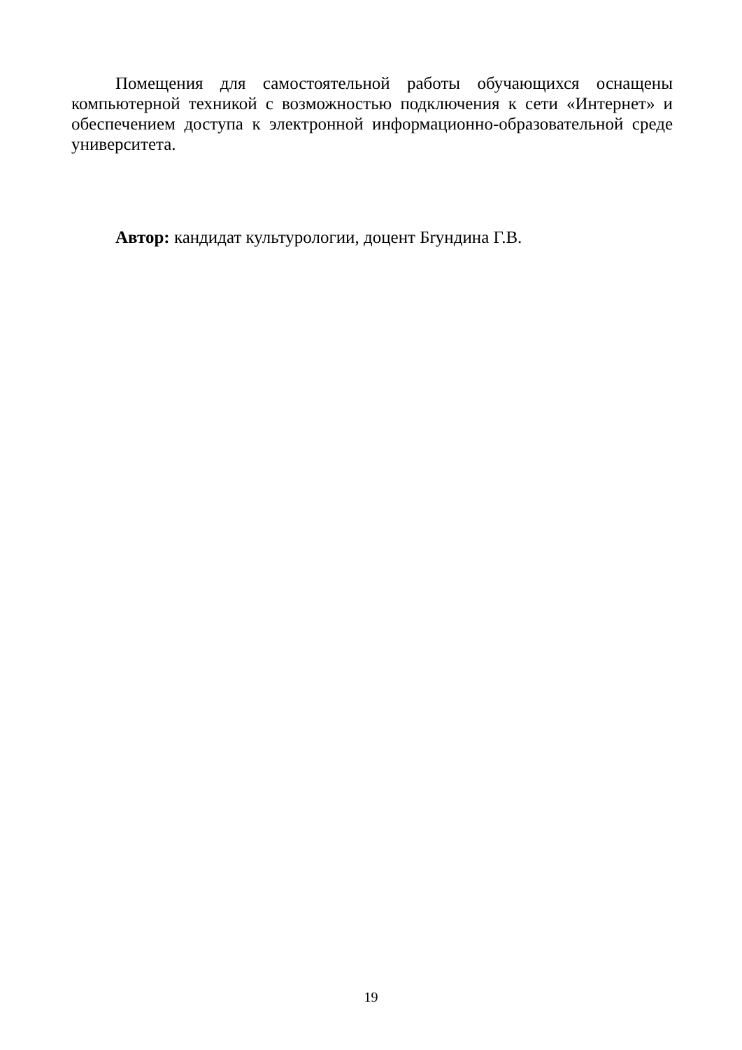Помещения для самостоятельной работы обучающихся оснащены компьютерной техникой с возможностью подключения к сети «Интернет» и обеспечением доступа к электронной информационно-образовательной среде университета.
Автор: кандидат культурологии, доцент Бryндина Г.В.
19